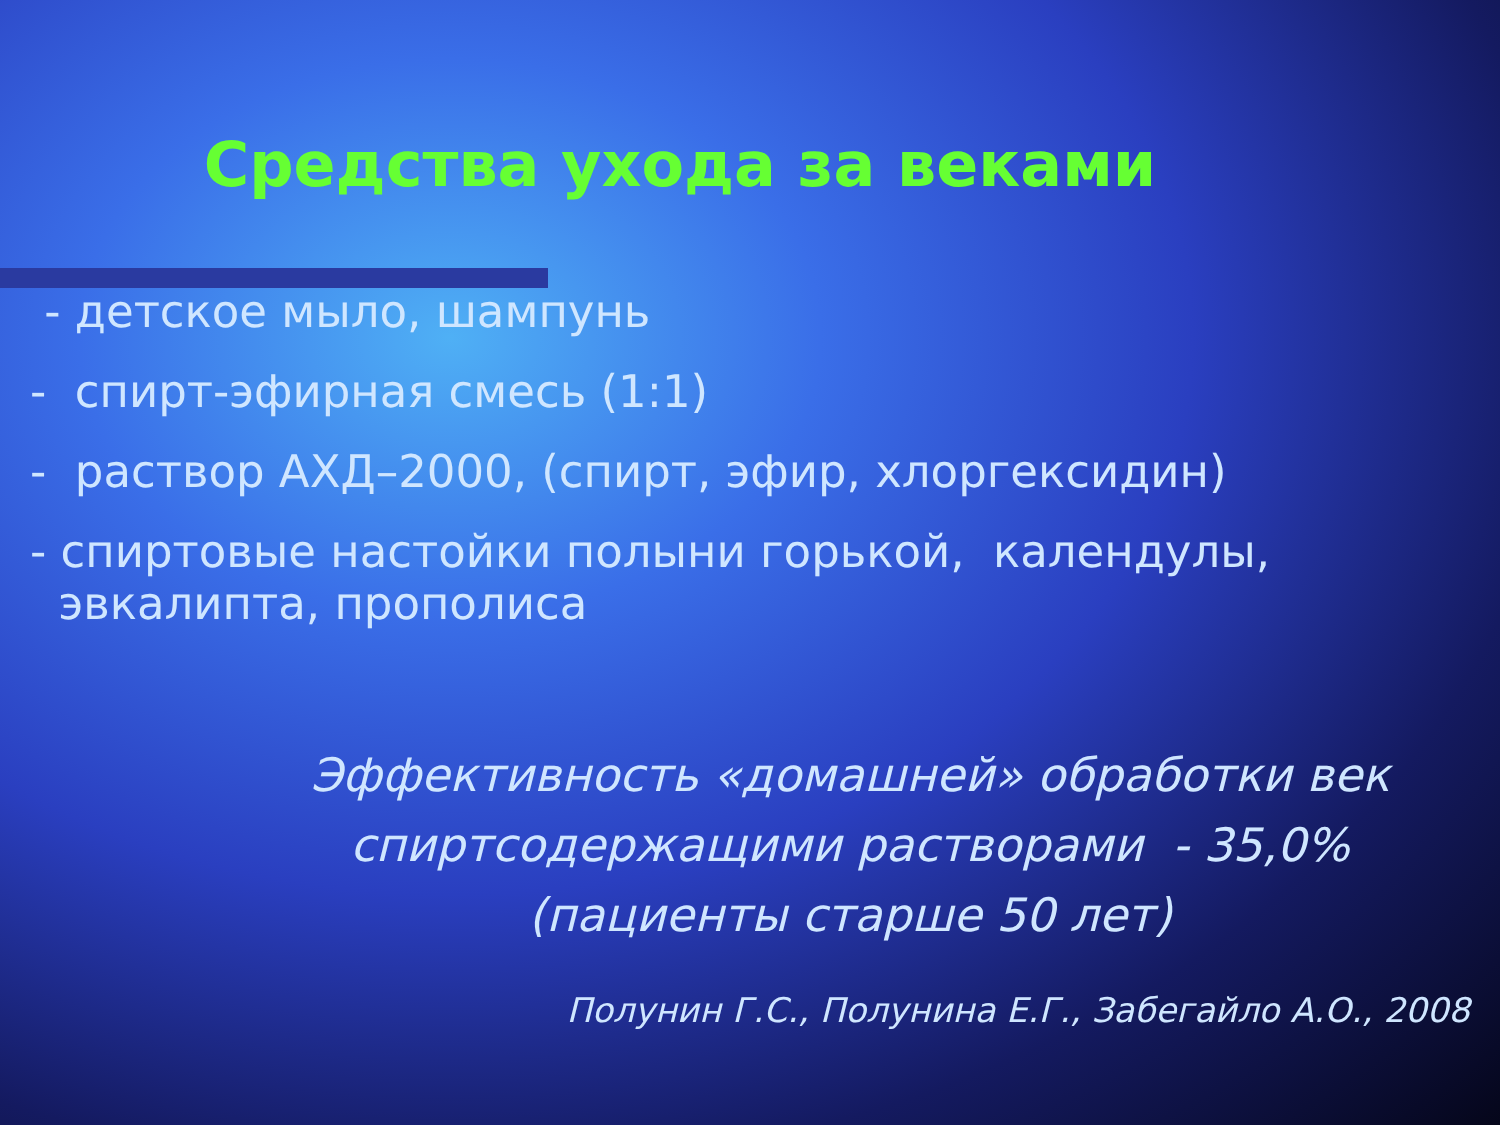Средства ухода за веками
- детское мыло, шампунь
- спирт-эфирная смесь (1:1)
- раствор АХД–2000, (спирт, эфир, хлоргексидин)
- спиртовые настойки полыни горькой, календулы,
эвкалипта, прополиса
Эффективность «домашней» обработки век
спиртсодержащими растворами - 35,0%
(пациенты старше 50 лет)
Полунин Г.С., Полунина Е.Г., Забегайло А.О., 2008